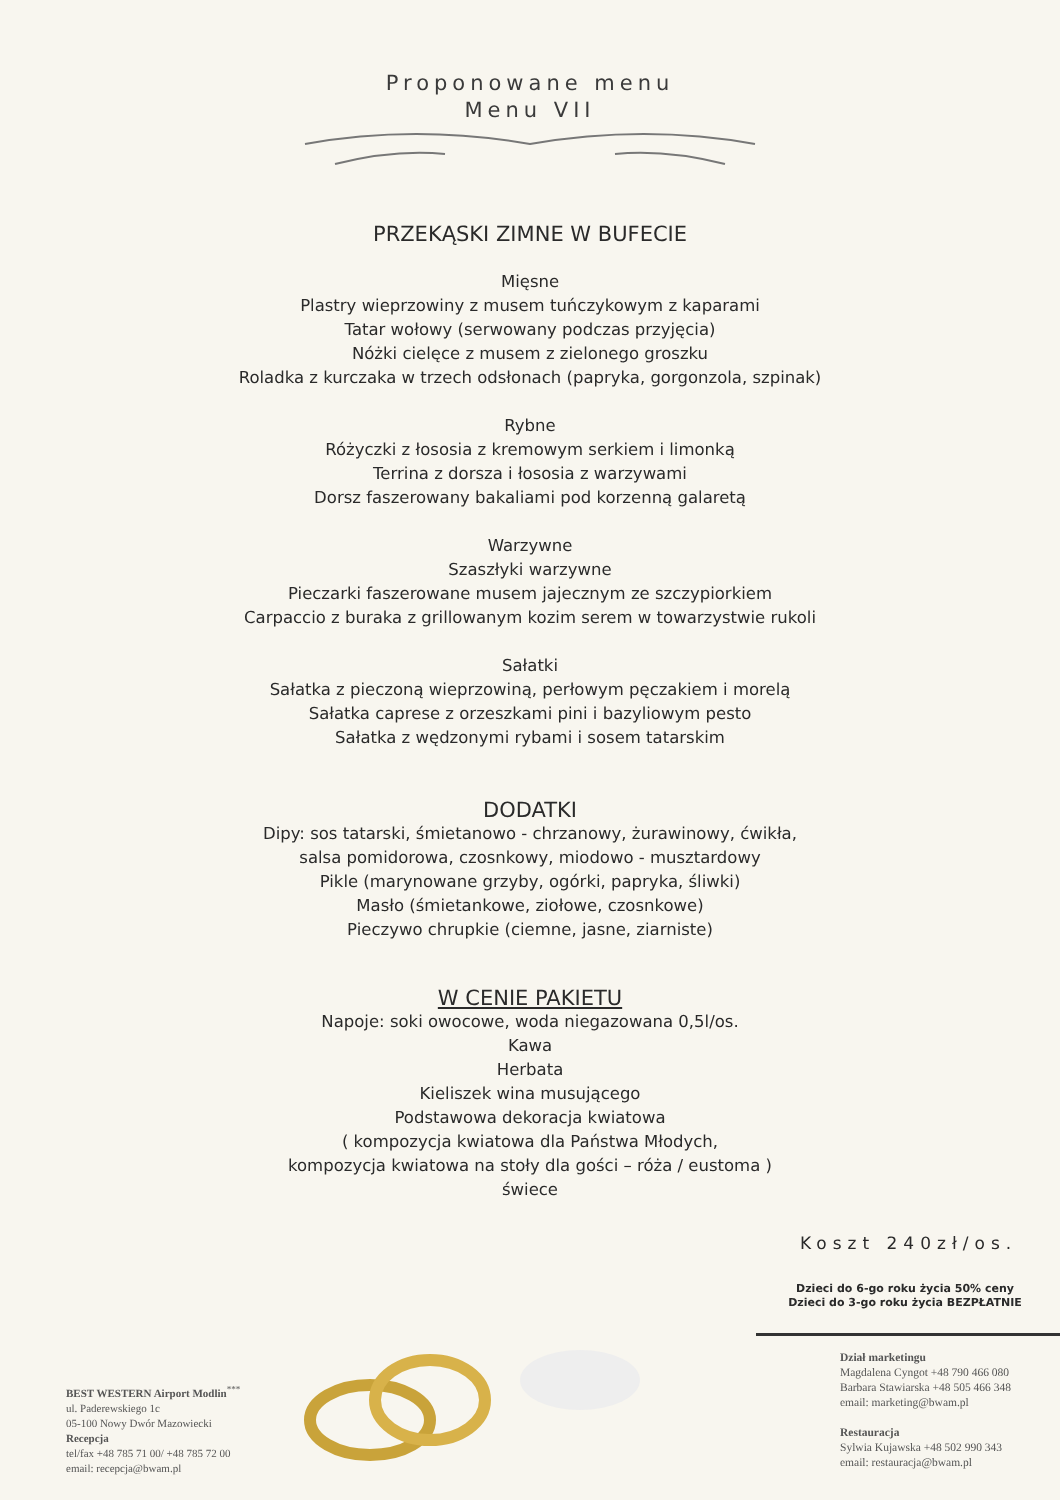Proponowane menu
Menu VII
PRZEKĄSKI ZIMNE W BUFECIE
Mięsne
Plastry wieprzowiny z musem tuńczykowym z kaparami
Tatar wołowy (serwowany podczas przyjęcia)
Nóżki cielęce z musem z zielonego groszku
Roladka z kurczaka w trzech odsłonach (papryka, gorgonzola, szpinak)
Rybne
Różyczki z łososia z kremowym serkiem i limonką
Terrina z dorsza i łososia z warzywami
Dorsz faszerowany bakaliami pod korzenną galaretą
Warzywne
Szaszłyki warzywne
Pieczarki faszerowane musem jajecznym ze szczypiorkiem
Carpaccio z buraka z grillowanym kozim serem w towarzystwie rukoli
Sałatki
Sałatka z pieczoną wieprzowiną, perłowym pęczakiem i morelą
Sałatka caprese z orzeszkami pini i bazyliowym pesto
Sałatka z wędzonymi rybami i sosem tatarskim
DODATKI
Dipy: sos tatarski, śmietanowo - chrzanowy, żurawinowy, ćwikła,
salsa pomidorowa, czosnkowy, miodowo - musztardowy
Pikle (marynowane grzyby, ogórki, papryka, śliwki)
Masło (śmietankowe, ziołowe, czosnkowe)
Pieczywo chrupkie (ciemne, jasne, ziarniste)
W CENIE PAKIETU
Napoje: soki owocowe, woda niegazowana 0,5l/os.
Kawa
Herbata
Kieliszek wina musującego
Podstawowa dekoracja kwiatowa
( kompozycja kwiatowa dla Państwa Młodych,
kompozycja kwiatowa na stoły dla gości – róża / eustoma )
świece
Koszt 240zł/os.
Dzieci do 6-go roku życia 50% ceny
Dzieci do 3-go roku życia BEZPŁATNIE
BEST WESTERN Airport Modlin<sup>***</sup>
ul. Paderewskiego 1c
05-100 Nowy Dwór Mazowiecki
Recepcja
tel/fax +48 785 71 00/ +48 785 72 00
email: recepcja@bwam.pl
Dział marketingu
Magdalena Cyngot +48 790 466 080
Barbara Stawiarska +48 505 466 348
email: marketing@bwam.pl
Restauracja
Sylwia Kujawska +48 502 990 343
email: restauracja@bwam.pl